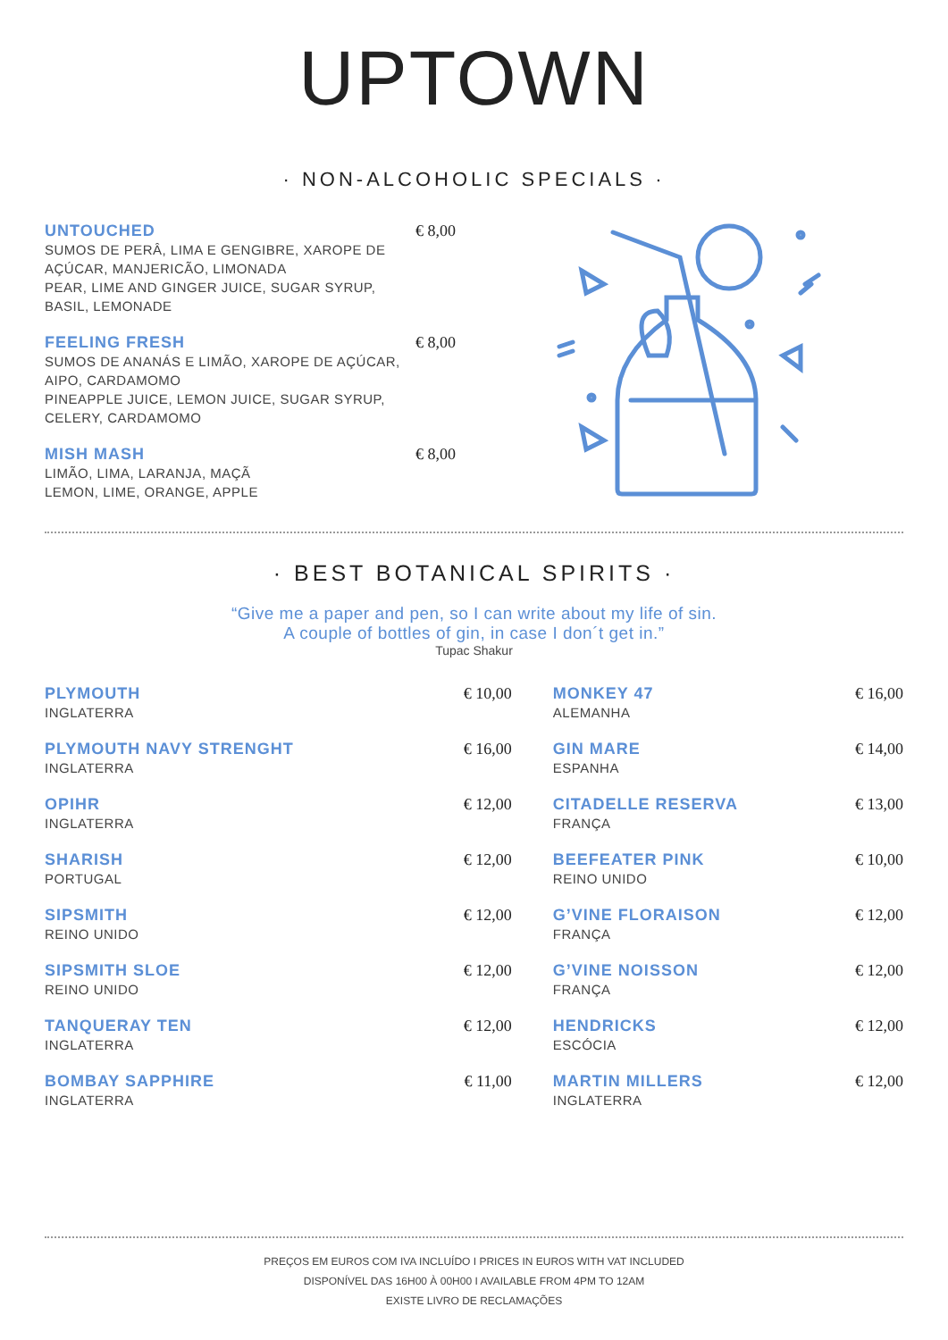UPTOWN
· NON-ALCOHOLIC SPECIALS ·
UNTOUCHED € 8,00
SUMOS DE PERÂ, LIMA E GENGIBRE, XAROPE DE
AÇÚCAR, MANJERICÃO, LIMONADA
PEAR, LIME AND GINGER JUICE, SUGAR SYRUP,
BASIL, LEMONADE
FEELING FRESH € 8,00
SUMOS DE ANANÁS E LIMÃO, XAROPE DE AÇÚCAR,
AIPO, CARDAMOMO
PINEAPPLE JUICE, LEMON JUICE, SUGAR SYRUP,
CELERY, CARDAMOMO
MISH MASH € 8,00
LIMÃO, LIMA, LARANJA, MAÇÃ
LEMON, LIME, ORANGE, APPLE
· BEST BOTANICAL SPIRITS ·
“Give me a paper and pen, so I can write about my life of sin.
A couple of bottles of gin, in case I don´t get in.”
Tupac Shakur
| PLYMOUTH INGLATERRA | € 10,00 | MONKEY 47 ALEMANHA | € 16,00 |
| PLYMOUTH NAVY STRENGHT INGLATERRA | € 16,00 | GIN MARE ESPANHA | € 14,00 |
| OPIHR INGLATERRA | € 12,00 | CITADELLE RESERVA FRANÇA | € 13,00 |
| SHARISH PORTUGAL | € 12,00 | BEEFEATER PINK REINO UNIDO | € 10,00 |
| SIPSMITH REINO UNIDO | € 12,00 | G’VINE FLORAISON FRANÇA | € 12,00 |
| SIPSMITH SLOE REINO UNIDO | € 12,00 | G’VINE NOISSON FRANÇA | € 12,00 |
| TANQUERAY TEN INGLATERRA | € 12,00 | HENDRICKS ESCÓCIA | € 12,00 |
| BOMBAY SAPPHIRE INGLATERRA | € 11,00 | MARTIN MILLERS INGLATERRA | € 12,00 |
PREÇOS EM EUROS COM IVA INCLUÍDO I PRICES IN EUROS WITH VAT INCLUDED
DISPONÍVEL DAS 16H00 À 00H00 I AVAILABLE FROM 4PM TO 12AM
EXISTE LIVRO DE RECLAMAÇÕES